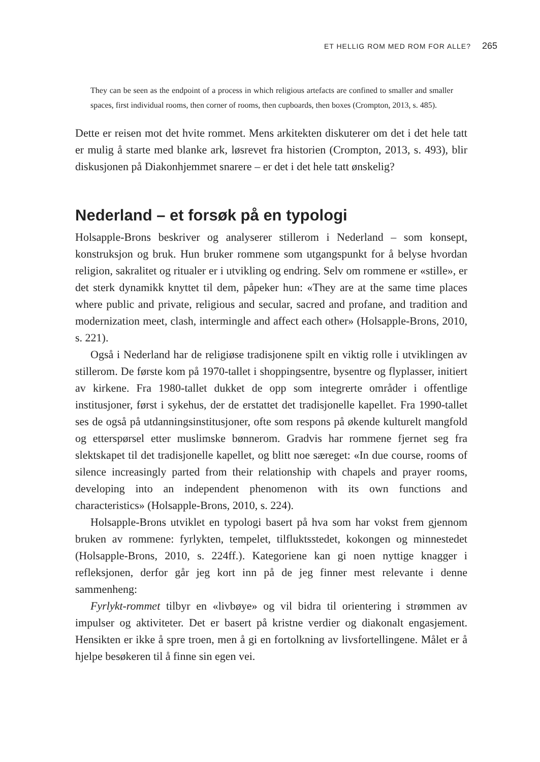ET HELLIG ROM MED ROM FOR ALLE? 265
They can be seen as the endpoint of a process in which religious artefacts are confined to smaller and smaller spaces, first individual rooms, then corner of rooms, then cupboards, then boxes (Crompton, 2013, s. 485).
Dette er reisen mot det hvite rommet. Mens arkitekten diskuterer om det i det hele tatt er mulig å starte med blanke ark, løsrevet fra historien (Crompton, 2013, s. 493), blir diskusjonen på Diakonhjemmet snarere – er det i det hele tatt ønskelig?
Nederland – et forsøk på en typologi
Holsapple-Brons beskriver og analyserer stillerom i Nederland – som konsept, konstruksjon og bruk. Hun bruker rommene som utgangspunkt for å belyse hvordan religion, sakralitet og ritualer er i utvikling og endring. Selv om rommene er «stille», er det sterk dynamikk knyttet til dem, påpeker hun: «They are at the same time places where public and private, religious and secular, sacred and profane, and tradition and modernization meet, clash, intermingle and affect each other» (Holsapple-Brons, 2010, s. 221).
Også i Nederland har de religiøse tradisjonene spilt en viktig rolle i utviklingen av stillerom. De første kom på 1970-tallet i shoppingsentre, bysentre og flyplasser, initiert av kirkene. Fra 1980-tallet dukket de opp som integrerte områder i offentlige institusjoner, først i sykehus, der de erstattet det tradisjonelle kapellet. Fra 1990-tallet ses de også på utdanningsinstitusjoner, ofte som respons på økende kulturelt mangfold og etterspørsel etter muslimske bønnerom. Gradvis har rommene fjernet seg fra slektskapet til det tradisjonelle kapellet, og blitt noe særeget: «In due course, rooms of silence increasingly parted from their relationship with chapels and prayer rooms, developing into an independent phenomenon with its own functions and characteristics» (Holsapple-Brons, 2010, s. 224).
Holsapple-Brons utviklet en typologi basert på hva som har vokst frem gjennom bruken av rommene: fyrlykten, tempelet, tilfluktsstedet, kokongen og minnestedet (Holsapple-Brons, 2010, s. 224ff.). Kategoriene kan gi noen nyttige knagger i refleksjonen, derfor går jeg kort inn på de jeg finner mest relevante i denne sammenheng:
Fyrlykt-rommet tilbyr en «livbøye» og vil bidra til orientering i strømmen av impulser og aktiviteter. Det er basert på kristne verdier og diakonalt engasjement. Hensikten er ikke å spre troen, men å gi en fortolkning av livsfortellingene. Målet er å hjelpe besøkeren til å finne sin egen vei.